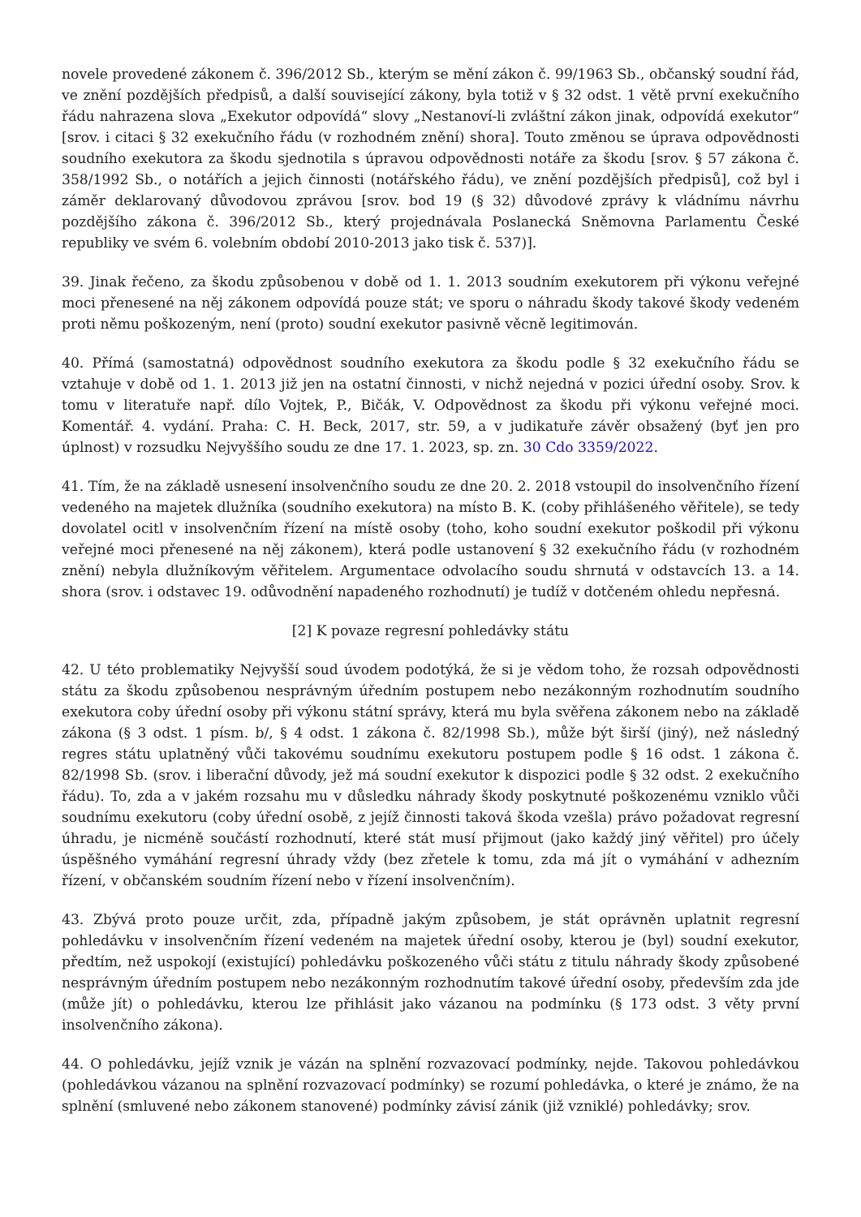novele provedené zákonem č. 396/2012 Sb., kterým se mění zákon č. 99/1963 Sb., občanský soudní řád, ve znění pozdějších předpisů, a další související zákony, byla totiž v § 32 odst. 1 větě první exekučního řádu nahrazena slova „Exekutor odpovídá“ slovy „Nestanoví-li zvláštní zákon jinak, odpovídá exekutor“ [srov. i citaci § 32 exekučního řádu (v rozhodném znění) shora]. Touto změnou se úprava odpovědnosti soudního exekutora za škodu sjednotila s úpravou odpovědnosti notáře za škodu [srov. § 57 zákona č. 358/1992 Sb., o notářích a jejich činnosti (notářského řádu), ve znění pozdějších předpisů], což byl i záměr deklarovaný důvodovou zprávou [srov. bod 19 (§ 32) důvodové zprávy k vládnímu návrhu pozdějšího zákona č. 396/2012 Sb., který projednávala Poslanecká Sněmovna Parlamentu České republiky ve svém 6. volebním období 2010-2013 jako tisk č. 537)].
39. Jinak řečeno, za škodu způsobenou v době od 1. 1. 2013 soudním exekutorem při výkonu veřejné moci přenesené na něj zákonem odpovídá pouze stát; ve sporu o náhradu škody takové škody vedeném proti němu poškozeným, není (proto) soudní exekutor pasivně věcně legitimován.
40. Přímá (samostatná) odpovědnost soudního exekutora za škodu podle § 32 exekučního řádu se vztahuje v době od 1. 1. 2013 již jen na ostatní činnosti, v nichž nejedná v pozici úřední osoby. Srov. k tomu v literatuře např. dílo Vojtek, P., Bičák, V. Odpovědnost za škodu při výkonu veřejné moci. Komentář. 4. vydání. Praha: C. H. Beck, 2017, str. 59, a v judikatuře závěr obsažený (byť jen pro úplnost) v rozsudku Nejvyššího soudu ze dne 17. 1. 2023, sp. zn. 30 Cdo 3359/2022.
41. Tím, že na základě usnesení insolvenčního soudu ze dne 20. 2. 2018 vstoupil do insolvenčního řízení vedeného na majetek dlužníka (soudního exekutora) na místo B. K. (coby přihlášeného věřitele), se tedy dovolatel ocitl v insolvenčním řízení na místě osoby (toho, koho soudní exekutor poškodil při výkonu veřejné moci přenesené na něj zákonem), která podle ustanovení § 32 exekučního řádu (v rozhodném znění) nebyla dlužníkovým věřitelem. Argumentace odvolacího soudu shrnutá v odstavcích 13. a 14. shora (srov. i odstavec 19. odůvodnění napadeného rozhodnutí) je tudíž v dotčeném ohledu nepřesná.
[2] K povaze regresní pohledávky státu
42. U této problematiky Nejvyšší soud úvodem podotýká, že si je vědom toho, že rozsah odpovědnosti státu za škodu způsobenou nesprávným úředním postupem nebo nezákonným rozhodnutím soudního exekutora coby úřední osoby při výkonu státní správy, která mu byla svěřena zákonem nebo na základě zákona (§ 3 odst. 1 písm. b/, § 4 odst. 1 zákona č. 82/1998 Sb.), může být širší (jiný), než následný regres státu uplatněný vůči takovému soudnímu exekutoru postupem podle § 16 odst. 1 zákona č. 82/1998 Sb. (srov. i liberační důvody, jež má soudní exekutor k dispozici podle § 32 odst. 2 exekučního řádu). To, zda a v jakém rozsahu mu v důsledku náhrady škody poskytnuté poškozenému vzniklo vůči soudnímu exekutoru (coby úřední osobě, z jejíž činnosti taková škoda vzešla) právo požadovat regresní úhradu, je nicméně součástí rozhodnutí, které stát musí přijmout (jako každý jiný věřitel) pro účely úspěšného vymáhání regresní úhrady vždy (bez zřetele k tomu, zda má jít o vymáhání v adhezním řízení, v občanském soudním řízení nebo v řízení insolvenčním).
43. Zbývá proto pouze určit, zda, případně jakým způsobem, je stát oprávněn uplatnit regresní pohledávku v insolvenčním řízení vedeném na majetek úřední osoby, kterou je (byl) soudní exekutor, předtím, než uspokojí (existující) pohledávku poškozeného vůči státu z titulu náhrady škody způsobené nesprávným úředním postupem nebo nezákonným rozhodnutím takové úřední osoby, především zda jde (může jít) o pohledávku, kterou lze přihlásit jako vázanou na podmínku (§ 173 odst. 3 věty první insolvenčního zákona).
44. O pohledávku, jejíž vznik je vázán na splnění rozvazovací podmínky, nejde. Takovou pohledávkou (pohledávkou vázanou na splnění rozvazovací podmínky) se rozumí pohledávka, o které je známo, že na splnění (smluvené nebo zákonem stanovené) podmínky závisí zánik (již vzniklé) pohledávky; srov.